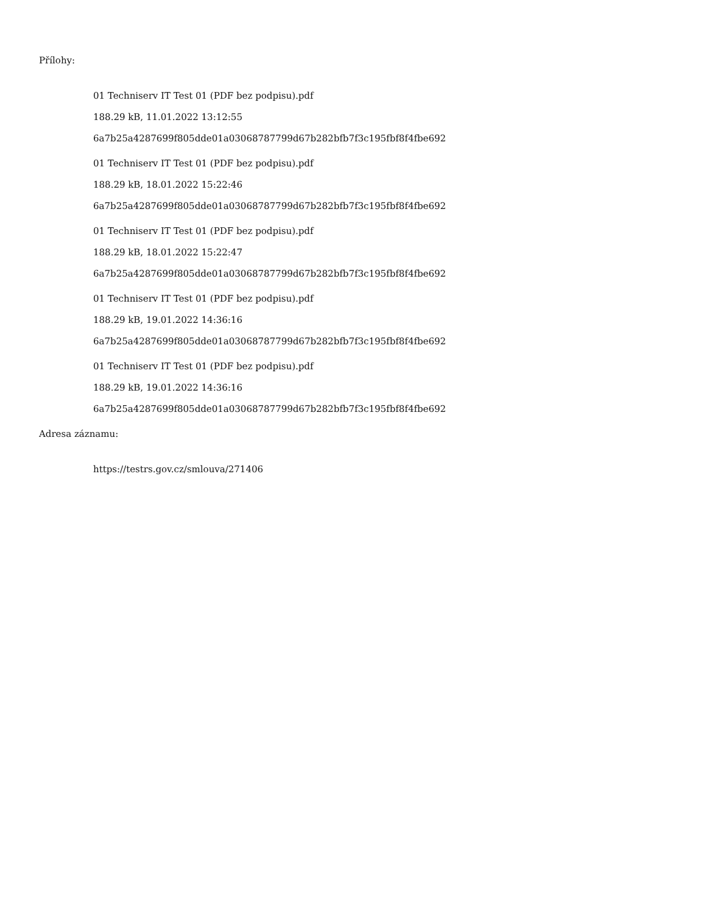Přílohy:
01 Techniserv IT Test 01 (PDF bez podpisu).pdf
188.29 kB, 11.01.2022 13:12:55
6a7b25a4287699f805dde01a03068787799d67b282bfb7f3c195fbf8f4fbe692
01 Techniserv IT Test 01 (PDF bez podpisu).pdf
188.29 kB, 18.01.2022 15:22:46
6a7b25a4287699f805dde01a03068787799d67b282bfb7f3c195fbf8f4fbe692
01 Techniserv IT Test 01 (PDF bez podpisu).pdf
188.29 kB, 18.01.2022 15:22:47
6a7b25a4287699f805dde01a03068787799d67b282bfb7f3c195fbf8f4fbe692
01 Techniserv IT Test 01 (PDF bez podpisu).pdf
188.29 kB, 19.01.2022 14:36:16
6a7b25a4287699f805dde01a03068787799d67b282bfb7f3c195fbf8f4fbe692
01 Techniserv IT Test 01 (PDF bez podpisu).pdf
188.29 kB, 19.01.2022 14:36:16
6a7b25a4287699f805dde01a03068787799d67b282bfb7f3c195fbf8f4fbe692
Adresa záznamu:
https://testrs.gov.cz/smlouva/271406